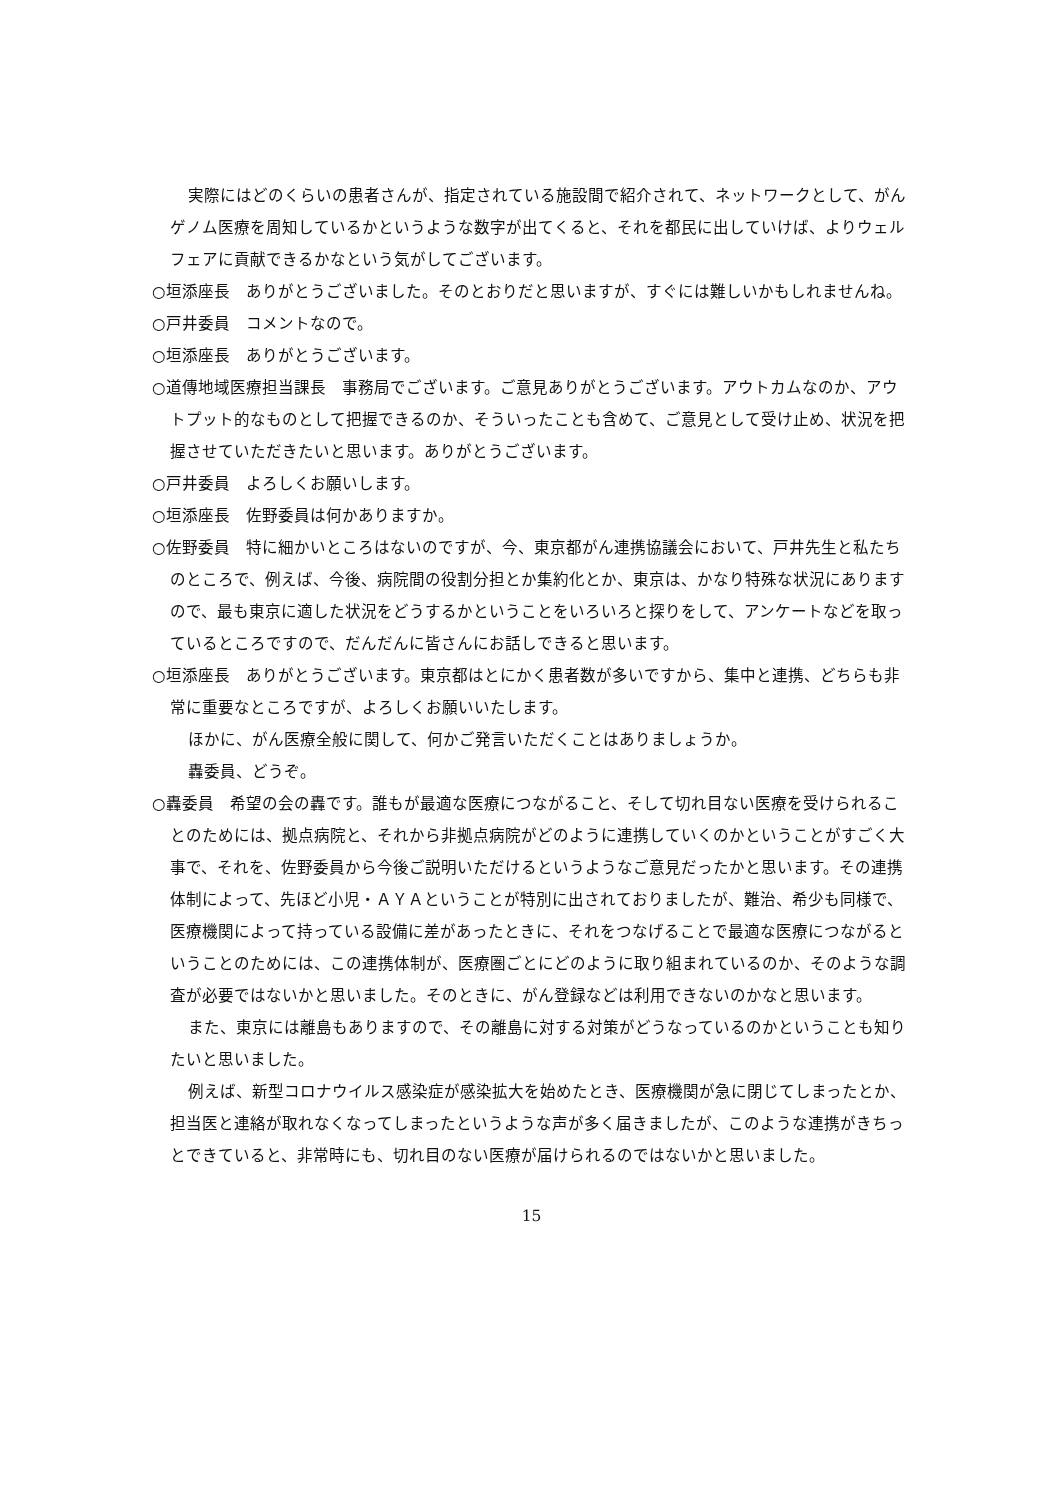実際にはどのくらいの患者さんが、指定されている施設間で紹介されて、ネットワークとして、がんゲノム医療を周知しているかというような数字が出てくると、それを都民に出していけば、よりウェルフェアに貢献できるかなという気がしてございます。
○垣添座長　ありがとうございました。そのとおりだと思いますが、すぐには難しいかもしれませんね。
○戸井委員　コメントなので。
○垣添座長　ありがとうございます。
○道傳地域医療担当課長　事務局でございます。ご意見ありがとうございます。アウトカムなのか、アウトプット的なものとして把握できるのか、そういったことも含めて、ご意見として受け止め、状況を把握させていただきたいと思います。ありがとうございます。
○戸井委員　よろしくお願いします。
○垣添座長　佐野委員は何かありますか。
○佐野委員　特に細かいところはないのですが、今、東京都がん連携協議会において、戸井先生と私たちのところで、例えば、今後、病院間の役割分担とか集約化とか、東京は、かなり特殊な状況にありますので、最も東京に適した状況をどうするかということをいろいろと探りをして、アンケートなどを取っているところですので、だんだんに皆さんにお話しできると思います。
○垣添座長　ありがとうございます。東京都はとにかく患者数が多いですから、集中と連携、どちらも非常に重要なところですが、よろしくお願いいたします。
ほかに、がん医療全般に関して、何かご発言いただくことはありましょうか。
轟委員、どうぞ。
○轟委員　希望の会の轟です。誰もが最適な医療につながること、そして切れ目ない医療を受けられることのためには、拠点病院と、それから非拠点病院がどのように連携していくのかということがすごく大事で、それを、佐野委員から今後ご説明いただけるというようなご意見だったかと思います。その連携体制によって、先ほど小児・ＡＹＡということが特別に出されておりましたが、難治、希少も同様で、医療機関によって持っている設備に差があったときに、それをつなげることで最適な医療につながるということのためには、この連携体制が、医療圏ごとにどのように取り組まれているのか、そのような調査が必要ではないかと思いました。そのときに、がん登録などは利用できないのかなと思います。
また、東京には離島もありますので、その離島に対する対策がどうなっているのかということも知りたいと思いました。
例えば、新型コロナウイルス感染症が感染拡大を始めたとき、医療機関が急に閉じてしまったとか、担当医と連絡が取れなくなってしまったというような声が多く届きましたが、このような連携がきちっとできていると、非常時にも、切れ目のない医療が届けられるのではないかと思いました。
15